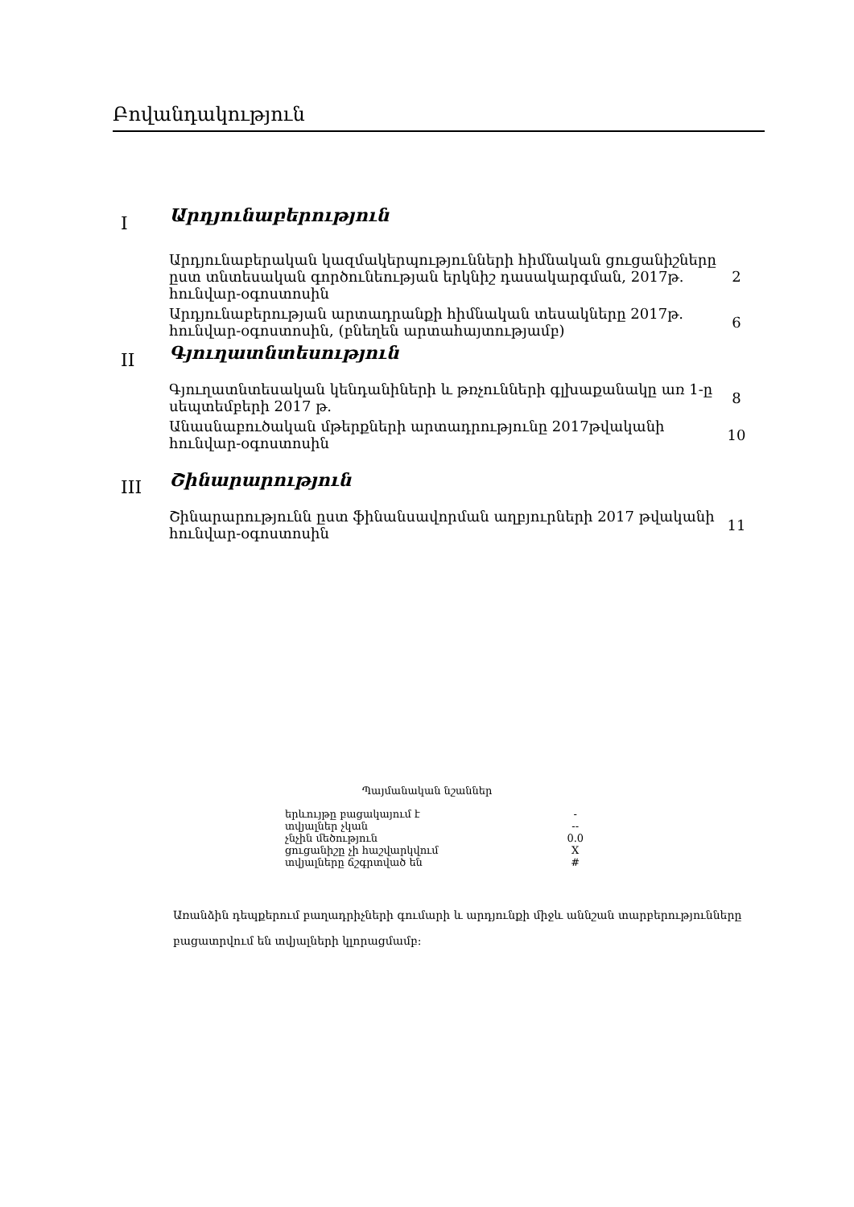Բովանդակություն
| I | Արդյունաբերություն | |
| | Արդյունաբերական կազմակերպությունների հիմնական ցուցանիշները ըստ տնտեսական գործունեության երկնիշ դասակարգման, 2017թ. հունվար-օգոստոսին | 2 |
| | Արդյունաբերության արտադրանքի հիմնական տեսակները 2017թ. հունվար-օգոստոսին, (բնեղեն արտահայտությամբ) | 6 |
| II | Գյուղատնտեսություն | |
| | Գյուղատնտեսական կենդանիների և թռչունների գլխաքանակը առ 1-ը սեպտեմբերի 2017 թ. | 8 |
| | Անասնաբուծական մթերքների արտադրությունը 2017թվականի հունվար-օգոստոսին | 10 |
| III | Շինարարություն | |
| | Շինարարությունն ըստ ֆինանսավորման աղբյուրների 2017 թվականի հունվար-օգոստոսին | 11 |
Պայմանական նշաններ
| երևույթը բացակայում է | - |
| տվյալներ չկան | -- |
| չնչին մեծություն | 0.0 |
| ցուցանիշը չի հաշվարկվում | X |
| տվյալները ճշգրտված են | # |
Առանձին դեպքերում բաղադրիչների գումարի և արդյունքի միջև աննշան տարբերությունները բացատրվում են տվյալների կլորացմամբ: